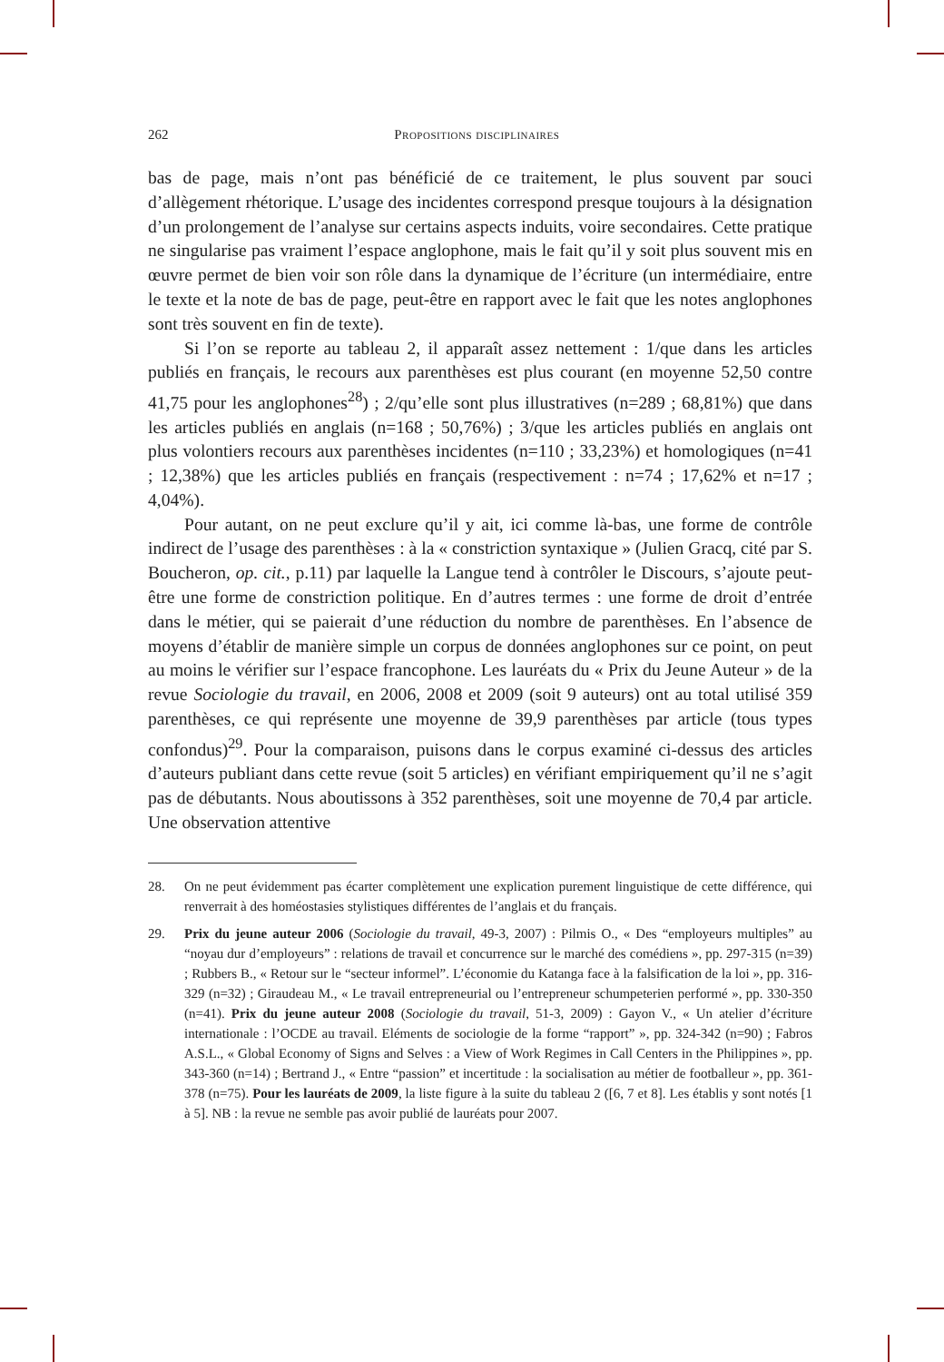262 Propositions disciplinaires
bas de page, mais n’ont pas bénéficié de ce traitement, le plus souvent par souci d’allègement rhétorique. L’usage des incidentes correspond presque toujours à la désignation d’un prolongement de l’analyse sur certains aspects induits, voire secondaires. Cette pratique ne singularise pas vraiment l’espace anglophone, mais le fait qu’il y soit plus souvent mis en œuvre permet de bien voir son rôle dans la dynamique de l’écriture (un intermédiaire, entre le texte et la note de bas de page, peut-être en rapport avec le fait que les notes anglophones sont très souvent en fin de texte).
Si l’on se reporte au tableau 2, il apparaît assez nettement : 1/que dans les articles publiés en français, le recours aux parenthèses est plus courant (en moyenne 52,50 contre 41,75 pour les anglophones<sup>28</sup>) ; 2/qu’elle sont plus illustratives (n=289 ; 68,81%) que dans les articles publiés en anglais (n=168 ; 50,76%) ; 3/que les articles publiés en anglais ont plus volontiers recours aux parenthèses incidentes (n=110 ; 33,23%) et homologiques (n=41 ; 12,38%) que les articles publiés en français (respectivement : n=74 ; 17,62% et n=17 ; 4,04%).
Pour autant, on ne peut exclure qu’il y ait, ici comme là-bas, une forme de contrôle indirect de l’usage des parenthèses : à la « constriction syntaxique » (Julien Gracq, cité par S. Boucheron, op. cit., p.11) par laquelle la Langue tend à contrôler le Discours, s’ajoute peut-être une forme de constriction politique. En d’autres termes : une forme de droit d’entrée dans le métier, qui se paierait d’une réduction du nombre de parenthèses. En l’absence de moyens d’établir de manière simple un corpus de données anglophones sur ce point, on peut au moins le vérifier sur l’espace francophone. Les lauréats du « Prix du Jeune Auteur » de la revue Sociologie du travail, en 2006, 2008 et 2009 (soit 9 auteurs) ont au total utilisé 359 parenthèses, ce qui représente une moyenne de 39,9 parenthèses par article (tous types confondus)<sup>29</sup>. Pour la comparaison, puisons dans le corpus examiné ci-dessus des articles d’auteurs publiant dans cette revue (soit 5 articles) en vérifiant empiriquement qu’il ne s’agit pas de débutants. Nous aboutissons à 352 parenthèses, soit une moyenne de 70,4 par article. Une observation attentive
28. On ne peut évidemment pas écarter complètement une explication purement linguistique de cette différence, qui renverrait à des homéostasies stylistiques différentes de l’anglais et du français.
29. Prix du jeune auteur 2006 (Sociologie du travail, 49-3, 2007) : Pilmis O., « Des “employeurs multiples” au “noyau dur d’employeurs” : relations de travail et concurrence sur le marché des comédiens », pp. 297-315 (n=39) ; Rubbers B., « Retour sur le “secteur informel”. L’économie du Katanga face à la falsification de la loi », pp. 316-329 (n=32) ; Giraudeau M., « Le travail entrepreneurial ou l’entrepreneur schumpeterien performé », pp. 330-350 (n=41). Prix du jeune auteur 2008 (Sociologie du travail, 51-3, 2009) : Gayon V., « Un atelier d’écriture internationale : l’OCDE au travail. Eléments de sociologie de la forme “rapport” », pp. 324-342 (n=90) ; Fabros A.S.L., « Global Economy of Signs and Selves : a View of Work Regimes in Call Centers in the Philippines », pp. 343-360 (n=14) ; Bertrand J., « Entre “passion” et incertitude : la socialisation au métier de footballeur », pp. 361-378 (n=75). Pour les lauréats de 2009, la liste figure à la suite du tableau 2 ([6, 7 et 8]. Les établis y sont notés [1 à 5]. NB : la revue ne semble pas avoir publié de lauréats pour 2007.